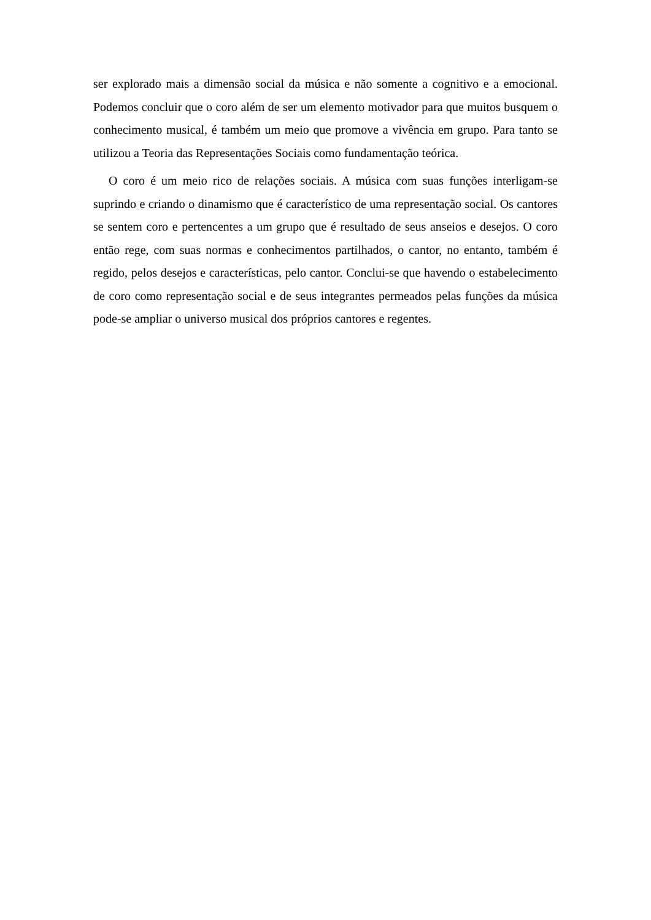ser explorado mais a dimensão social da música e não somente a cognitivo e a emocional. Podemos concluir que o coro além de ser um elemento motivador para que muitos busquem o conhecimento musical, é também um meio que promove a vivência em grupo. Para tanto se utilizou a Teoria das Representações Sociais como fundamentação teórica.
O coro é um meio rico de relações sociais. A música com suas funções interligam-se suprindo e criando o dinamismo que é característico de uma representação social. Os cantores se sentem coro e pertencentes a um grupo que é resultado de seus anseios e desejos. O coro então rege, com suas normas e conhecimentos partilhados, o cantor, no entanto, também é regido, pelos desejos e características, pelo cantor. Conclui-se que havendo o estabelecimento de coro como representação social e de seus integrantes permeados pelas funções da música pode-se ampliar o universo musical dos próprios cantores e regentes.